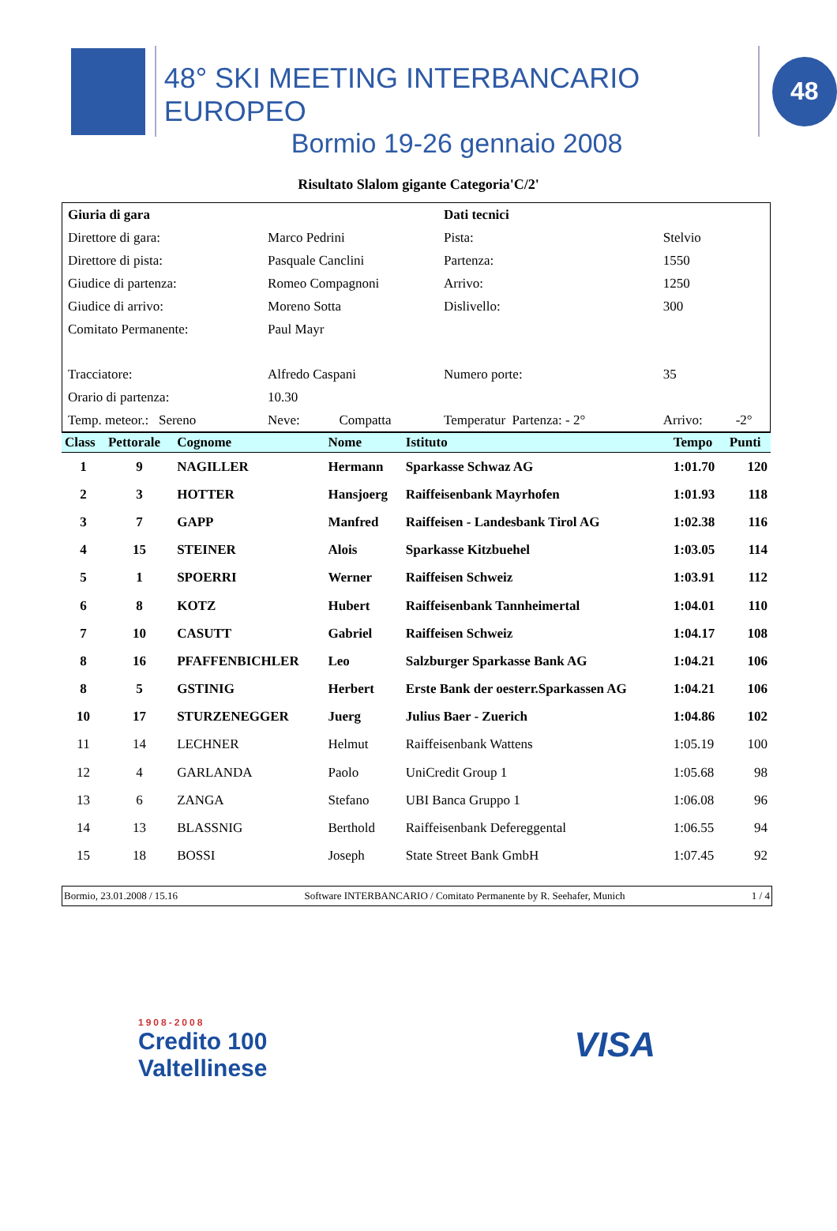48° SKI MEETING INTERBANCARIO EUROPEO
Bormio 19-26 gennaio 2008
48
Risultato Slalom gigante Categoria'C/2'
| Giuria di gara | | | Dati tecnici | | |
| Direttore di gara: | Marco Pedrini | | Pista: | Stelvio | |
| Direttore di pista: | Pasquale Canclini | | Partenza: | 1550 | |
| Giudice di partenza: | Romeo Compagnoni | | Arrivo: | 1250 | |
| Giudice di arrivo: | Moreno Sotta | | Dislivello: | 300 | |
| Comitato Permanente: | Paul Mayr | | | | |
| Tracciatore: | Alfredo Caspani | | Numero porte: | 35 | |
| Orario di partenza: | 10.30 | | | | |
| Temp. meteor.: Sereno | Neve: | Compatta | Temperatur Partenza: - 2° | Arrivo: | -2° |
| Class | Pettorale | Cognome | Nome | Istituto | Tempo | Punti |
| --- | --- | --- | --- | --- | --- | --- |
| 1 | 9 | NAGILLER | Hermann | Sparkasse Schwaz AG | 1:01.70 | 120 |
| 2 | 3 | HOTTER | Hansjoerg | Raiffeisenbank Mayrhofen | 1:01.93 | 118 |
| 3 | 7 | GAPP | Manfred | Raiffeisen - Landesbank Tirol AG | 1:02.38 | 116 |
| 4 | 15 | STEINER | Alois | Sparkasse Kitzbuehel | 1:03.05 | 114 |
| 5 | 1 | SPOERRI | Werner | Raiffeisen Schweiz | 1:03.91 | 112 |
| 6 | 8 | KOTZ | Hubert | Raiffeisenbank Tannheimertal | 1:04.01 | 110 |
| 7 | 10 | CASUTT | Gabriel | Raiffeisen Schweiz | 1:04.17 | 108 |
| 8 | 16 | PFAFFENBICHLER | Leo | Salzburger Sparkasse Bank AG | 1:04.21 | 106 |
| 8 | 5 | GSTINIG | Herbert | Erste Bank der oesterr.Sparkassen AG | 1:04.21 | 106 |
| 10 | 17 | STURZENEGGER | Juerg | Julius Baer - Zuerich | 1:04.86 | 102 |
| 11 | 14 | LECHNER | Helmut | Raiffeisenbank Wattens | 1:05.19 | 100 |
| 12 | 4 | GARLANDA | Paolo | UniCredit Group 1 | 1:05.68 | 98 |
| 13 | 6 | ZANGA | Stefano | UBI Banca Gruppo 1 | 1:06.08 | 96 |
| 14 | 13 | BLASSNIG | Berthold | Raiffeisenbank Defereggental | 1:06.55 | 94 |
| 15 | 18 | BOSSI | Joseph | State Street Bank GmbH | 1:07.45 | 92 |
Bormio, 23.01.2008 / 15.16 Software INTERBANCARIO / Comitato Permanente by R. Seehafer, Munich 1 / 4
1908-2008
Credito 100
Valtellinese
VISA